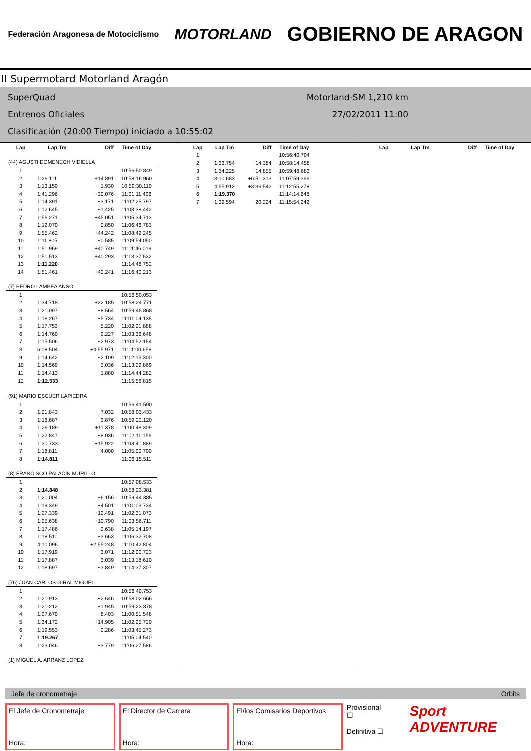Federación Aragonesa de Motociclismo MOTORLAND GOBIERNO DE ARAGON
II Supermotard Motorland Aragón
SuperQuad Motorland-SM 1,210 km
Entrenos Oficiales 27/02/2011 11:00
Clasificación (20:00 Tiempo) iniciado a 10:55:02
| Lap | Lap Tm | Diff | Time of Day |
| --- | --- | --- | --- |
| (44) AGUSTI DOMENECH VIDIELLA | | | |
| 1 | | | 10:56:50.849 |
| 2 | 1:26.111 | +14.891 | 10:58:16.960 |
| 3 | 1:13.150 | +1.930 | 10:59:30.110 |
| 4 | 1:41.296 | +30.076 | 11:01:11.406 |
| 5 | 1:14.391 | +3.171 | 11:02:25.797 |
| 6 | 1:12.645 | +1.425 | 11:03:38.442 |
| 7 | 1:56.271 | +45.051 | 11:05:34.713 |
| 8 | 1:12.070 | +0.850 | 11:06:46.783 |
| 9 | 1:55.462 | +44.242 | 11:08:42.245 |
| 10 | 1:11.805 | +0.585 | 11:09:54.050 |
| 11 | 1:51.969 | +40.749 | 11:11:46.019 |
| 12 | 1:51.513 | +40.293 | 11:13:37.532 |
| 13 | 1:11.220 | | 11:14:48.752 |
| 14 | 1:51.461 | +40.241 | 11:16:40.213 |
| (7) PEDRO LAMBEA ANSO | | | |
| 1 | | | 10:56:50.053 |
| 2 | 1:34.718 | +22.185 | 10:58:24.771 |
| 3 | 1:21.097 | +8.564 | 10:59:45.868 |
| 4 | 1:18.267 | +5.734 | 11:01:04.135 |
| 5 | 1:17.753 | +5.220 | 11:02:21.888 |
| 6 | 1:14.760 | +2.227 | 11:03:36.648 |
| 7 | 1:15.506 | +2.973 | 11:04:52.154 |
| 8 | 6:08.504 | +4:55.971 | 11:11:00.658 |
| 9 | 1:14.642 | +2.109 | 11:12:15.300 |
| 10 | 1:14.569 | +2.036 | 11:13:29.869 |
| 11 | 1:14.413 | +1.880 | 11:14:44.282 |
| 12 | 1:12.533 | | 11:15:56.815 |
| (91) MARIO ESCUER LAPIEDRA | | | |
| 1 | | | 10:56:41.590 |
| 2 | 1:21.843 | +7.032 | 10:58:03.433 |
| 3 | 1:18.687 | +3.876 | 10:59:22.120 |
| 4 | 1:26.189 | +11.378 | 11:00:48.309 |
| 5 | 1:22.847 | +8.036 | 11:02:11.156 |
| 6 | 1:30.733 | +15.922 | 11:03:41.889 |
| 7 | 1:18.811 | +4.000 | 11:05:00.700 |
| 8 | 1:14.811 | | 11:06:15.511 |
| (8) FRANCISCO PALACIN MURILLO | | | |
| 1 | | | 10:57:08.533 |
| 2 | 1:14.848 | | 10:58:23.381 |
| 3 | 1:21.004 | +6.156 | 10:59:44.385 |
| 4 | 1:19.349 | +4.501 | 11:01:03.734 |
| 5 | 1:27.339 | +12.491 | 11:02:31.073 |
| 6 | 1:25.638 | +10.790 | 11:03:56.711 |
| 7 | 1:17.486 | +2.638 | 11:05:14.197 |
| 8 | 1:18.511 | +3.663 | 11:06:32.708 |
| 9 | 4:10.096 | +2:55.248 | 11:10:42.804 |
| 10 | 1:17.919 | +3.071 | 11:12:00.723 |
| 11 | 1:17.887 | +3.039 | 11:13:18.610 |
| 12 | 1:18.697 | +3.849 | 11:14:37.307 |
| (76) JUAN CARLOS GIRAL MIGUEL | | | |
| 1 | | | 10:56:40.753 |
| 2 | 1:21.913 | +2.646 | 10:58:02.666 |
| 3 | 1:21.212 | +1.945 | 10:59:23.878 |
| 4 | 1:27.670 | +8.403 | 11:00:51.548 |
| 5 | 1:34.172 | +14.905 | 11:02:25.720 |
| 6 | 1:19.553 | +0.286 | 11:03:45.273 |
| 7 | 1:19.267 | | 11:05:04.540 |
| 8 | 1:23.046 | +3.779 | 11:06:27.586 |
| (1) MIGUEL A. ARRANZ LOPEZ | | | |
| Lap | Lap Tm | Diff | Time of Day |
| --- | --- | --- | --- |
| 1 | | | 10:56:40.704 |
| 2 | 1:33.754 | +14.384 | 10:58:14.458 |
| 3 | 1:34.225 | +14.855 | 10:59:48.683 |
| 4 | 8:10.683 | +6:51.313 | 11:07:59.366 |
| 5 | 4:55.912 | +3:36.542 | 11:12:55.278 |
| 6 | 1:19.370 | | 11:14:14.648 |
| 7 | 1:39.594 | +20.224 | 11:15:54.242 |
| Lap | Lap Tm | Diff | Time of Day |
| --- | --- | --- | --- |
Jefe de cronometraje Orbits
El Jefe de Cronometraje
Hora:
El Director de Carrera
Hora:
El/los Comisarios Deportivos
Hora:
Provisional ☐
Definitiva ☐
Sport ADVENTURE